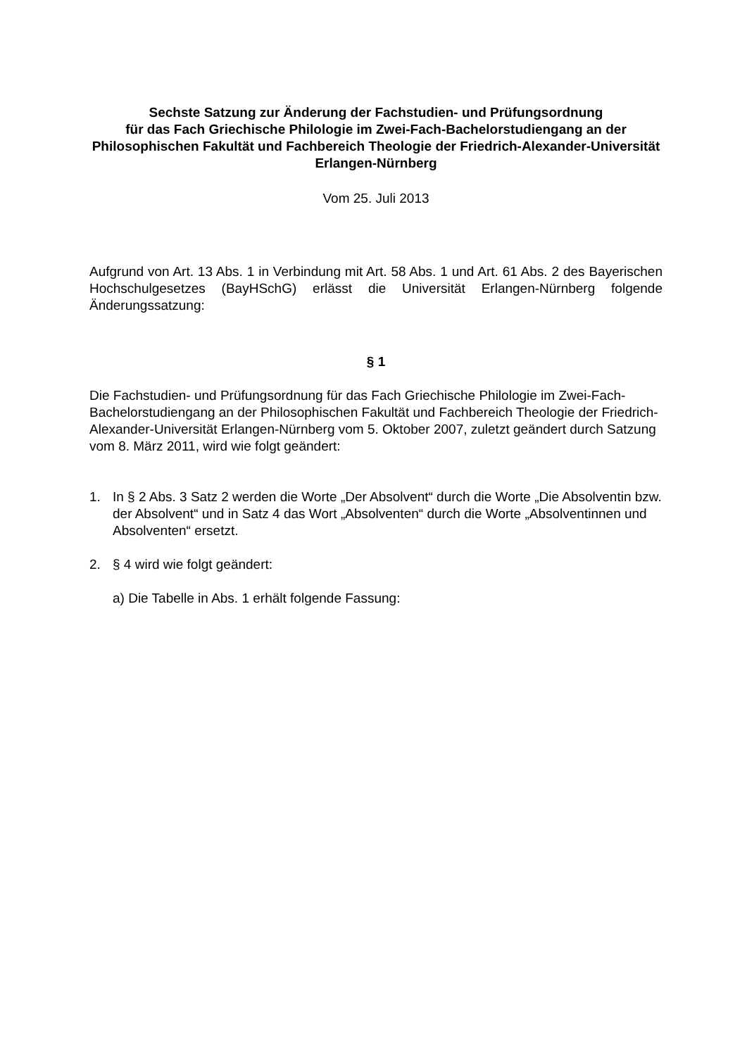Sechste Satzung zur Änderung der Fachstudien- und Prüfungsordnung
für das Fach Griechische Philologie im Zwei-Fach-Bachelorstudiengang an der Philosophischen Fakultät und Fachbereich Theologie der Friedrich-Alexander-Universität Erlangen-Nürnberg
Vom 25. Juli 2013
Aufgrund von Art. 13 Abs. 1 in Verbindung mit Art. 58 Abs. 1 und Art. 61 Abs. 2 des Bayerischen Hochschulgesetzes (BayHSchG) erlässt die Universität Erlangen-Nürnberg folgende Änderungssatzung:
§ 1
Die Fachstudien- und Prüfungsordnung für das Fach Griechische Philologie im Zwei-Fach-Bachelorstudiengang an der Philosophischen Fakultät und Fachbereich Theologie der Friedrich-Alexander-Universität Erlangen-Nürnberg vom 5. Oktober 2007, zuletzt geändert durch Satzung vom 8. März 2011, wird wie folgt geändert:
1. In § 2 Abs. 3 Satz 2 werden die Worte „Der Absolvent“ durch die Worte „Die Absolventin bzw. der Absolvent“ und in Satz 4 das Wort „Absolventen“ durch die Worte „Absolventinnen und Absolventen“ ersetzt.
2. § 4 wird wie folgt geändert:
a) Die Tabelle in Abs. 1 erhält folgende Fassung: